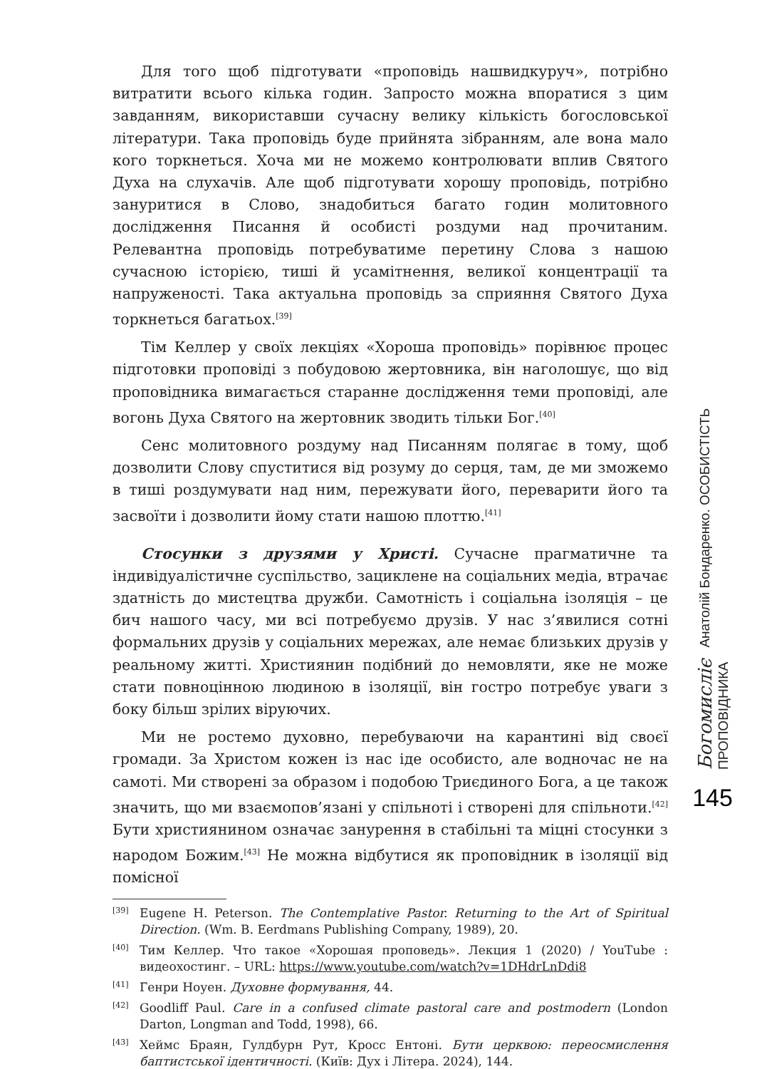Для того щоб підготувати «проповідь нашвидкуруч», потрібно витратити всього кілька годин. Запросто можна впоратися з цим завданням, використавши сучасну велику кількість богословської літератури. Така проповідь буде прийнята зібранням, але вона мало кого торкнеться. Хоча ми не можемо контролювати вплив Святого Духа на слухачів. Але щоб підготувати хорошу проповідь, потрібно зануритися в Слово, знадобиться багато годин молитовного дослідження Писання й особисті роздуми над прочитаним. Релевантна проповідь потребуватиме перетину Слова з нашою сучасною історією, тиші й усамітнення, великої концентрації та напруженості. Така актуальна проповідь за сприяння Святого Духа торкнеться багатьох.<sup>[39]</sup>
Тім Келлер у своїх лекціях «Хороша проповідь» порівнює процес підготовки проповіді з побудовою жертовника, він наголошує, що від проповідника вимагається старанне дослідження теми проповіді, але вогонь Духа Святого на жертовник зводить тільки Бог.<sup>[40]</sup>
Сенс молитовного роздуму над Писанням полягає в тому, щоб дозволити Слову спуститися від розуму до серця, там, де ми зможемо в тиші роздумувати над ним, пережувати його, переварити його та засвоїти і дозволити йому стати нашою плоттю.<sup>[41]</sup>
Стосунки з друзями у Христі. Сучасне прагматичне та індивідуалістичне суспільство, зациклене на соціальних медіа, втрачає здатність до мистецтва дружби. Самотність і соціальна ізоляція – це бич нашого часу, ми всі потребуємо друзів. У нас з’явилися сотні формальних друзів у соціальних мережах, але немає близьких друзів у реальному житті. Християнин подібний до немовляти, яке не може стати повноцінною людиною в ізоляції, він гостро потребує уваги з боку більш зрілих віруючих.
Ми не ростемо духовно, перебуваючи на карантині від своєї громади. За Христом кожен із нас іде особисто, але водночас не на самоті. Ми створені за образом і подобою Триєдиного Бога, а це також значить, що ми взаємопов’язані у спільноті і створені для спільноти.<sup>[42]</sup> Бути християнином означає занурення в стабільні та міцні стосунки з народом Божим.<sup>[43]</sup> Не можна відбутися як проповідник в ізоляції від помісної
[39] Eugene H. Peterson. The Contemplative Pastor. Returning to the Art of Spiritual Direction. (Wm. B. Eerdmans Publishing Company, 1989), 20.
[40] Тим Келлер. Что такое «Хорошая проповедь». Лекция 1 (2020) / YouTube : видеохостинг. – URL: https://www.youtube.com/watch?v=1DHdrLnDdi8
[41] Генри Ноуен. Духовне формування, 44.
[42] Goodliff Paul. Care in a confused climate pastoral care and postmodern (London Darton, Longman and Todd, 1998), 66.
[43] Хеймс Браян, Гулдбурн Рут, Кросс Ентоні. Бути церквою: переосмислення баптистської ідентичності. (Київ: Дух і Літера. 2024), 144.
Богомисліє Анатолій Бондаренко. ОСОБИСТІСТЬ ПРОПОВІДНИКА
145